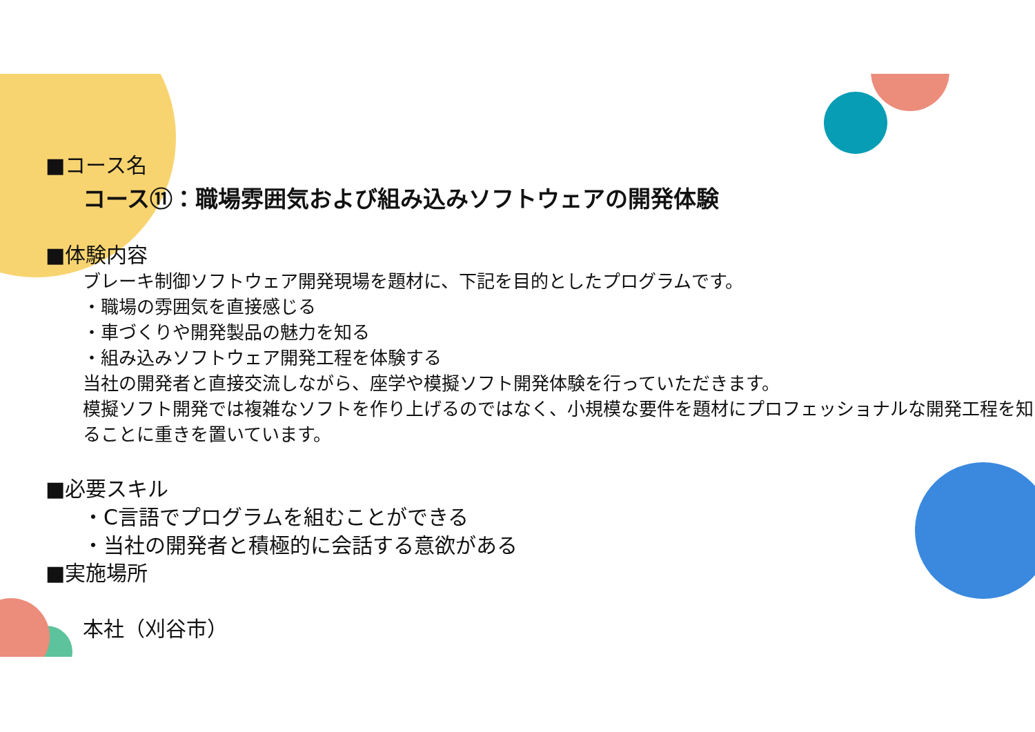■コース名
コース⑪：職場雰囲気および組み込みソフトウェアの開発体験
■体験内容
ブレーキ制御ソフトウェア開発現場を題材に、下記を目的としたプログラムです。
・職場の雰囲気を直接感じる
・車づくりや開発製品の魅力を知る
・組み込みソフトウェア開発工程を体験する
当社の開発者と直接交流しながら、座学や模擬ソフト開発体験を行っていただきます。
模擬ソフト開発では複雑なソフトを作り上げるのではなく、小規模な要件を題材にプロフェッショナルな開発工程を知ることに重きを置いています。
■必要スキル
・C言語でプログラムを組むことができる
・当社の開発者と積極的に会話する意欲がある
■実施場所
本社（刈谷市）